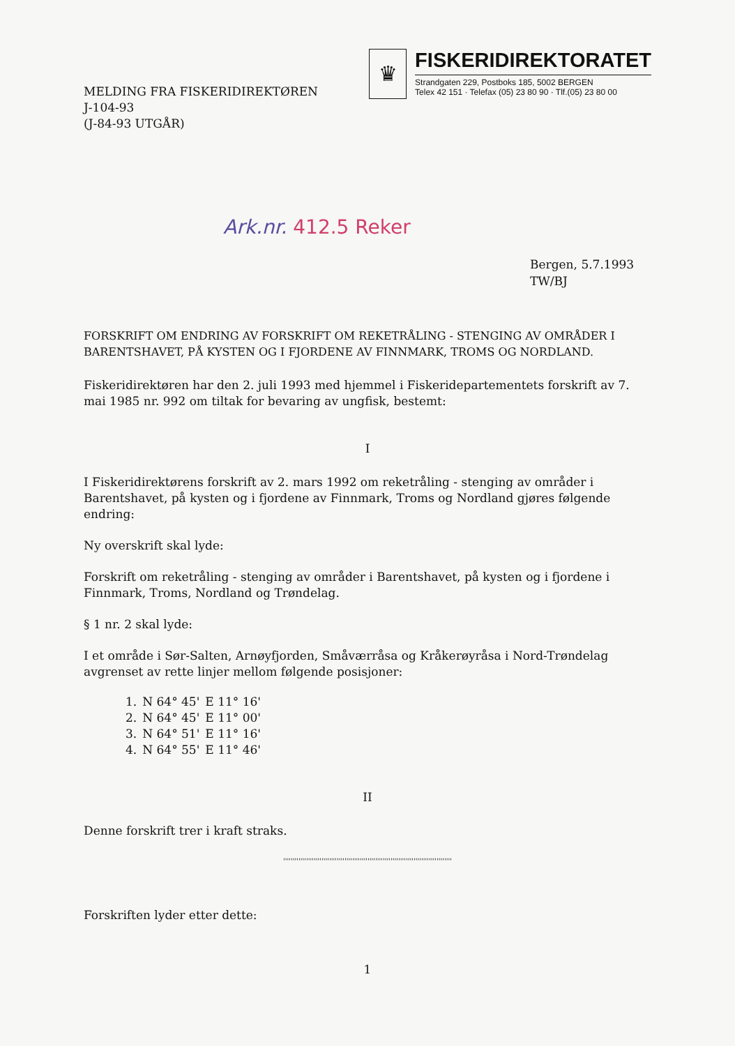MELDING FRA FISKERIDIREKTØREN
J-104-93
(J-84-93 UTGÅR)
♛
FISKERIDIREKTORATET
Strandgaten 229, Postboks 185, 5002 BERGEN
Telex 42 151 · Telefax (05) 23 80 90 · Tlf.(05) 23 80 00
Ark.nr. 412.5 Reker
Bergen, 5.7.1993
TW/BJ
FORSKRIFT OM ENDRING AV FORSKRIFT OM REKETRÅLING - STENGING AV OMRÅDER I BARENTSHAVET, PÅ KYSTEN OG I FJORDENE AV FINNMARK, TROMS OG NORDLAND.
Fiskeridirektøren har den 2. juli 1993 med hjemmel i Fiskeridepartementets forskrift av 7. mai 1985 nr. 992 om tiltak for bevaring av ungfisk, bestemt:
I
I Fiskeridirektørens forskrift av 2. mars 1992 om reketråling - stenging av områder i Barentshavet, på kysten og i fjordene av Finnmark, Troms og Nordland gjøres følgende endring:
Ny overskrift skal lyde:
Forskrift om reketråling - stenging av områder i Barentshavet, på kysten og i fjordene i Finnmark, Troms, Nordland og Trøndelag.
§ 1 nr. 2 skal lyde:
I et område i Sør-Salten, Arnøyfjorden, Småværråsa og Kråkerøyråsa i Nord-Trøndelag avgrenset av rette linjer mellom følgende posisjoner:
| 1. | N 64° 45' | E 11° 16' |
| 2. | N 64° 45' | E 11° 00' |
| 3. | N 64° 51' | E 11° 16' |
| 4. | N 64° 55' | E 11° 46' |
II
Denne forskrift trer i kraft straks.
''''''''''''''''''''''''''''''''''''''''''''''''''''''''''''''''''''''''''''''''''''''''
Forskriften lyder etter dette:
1